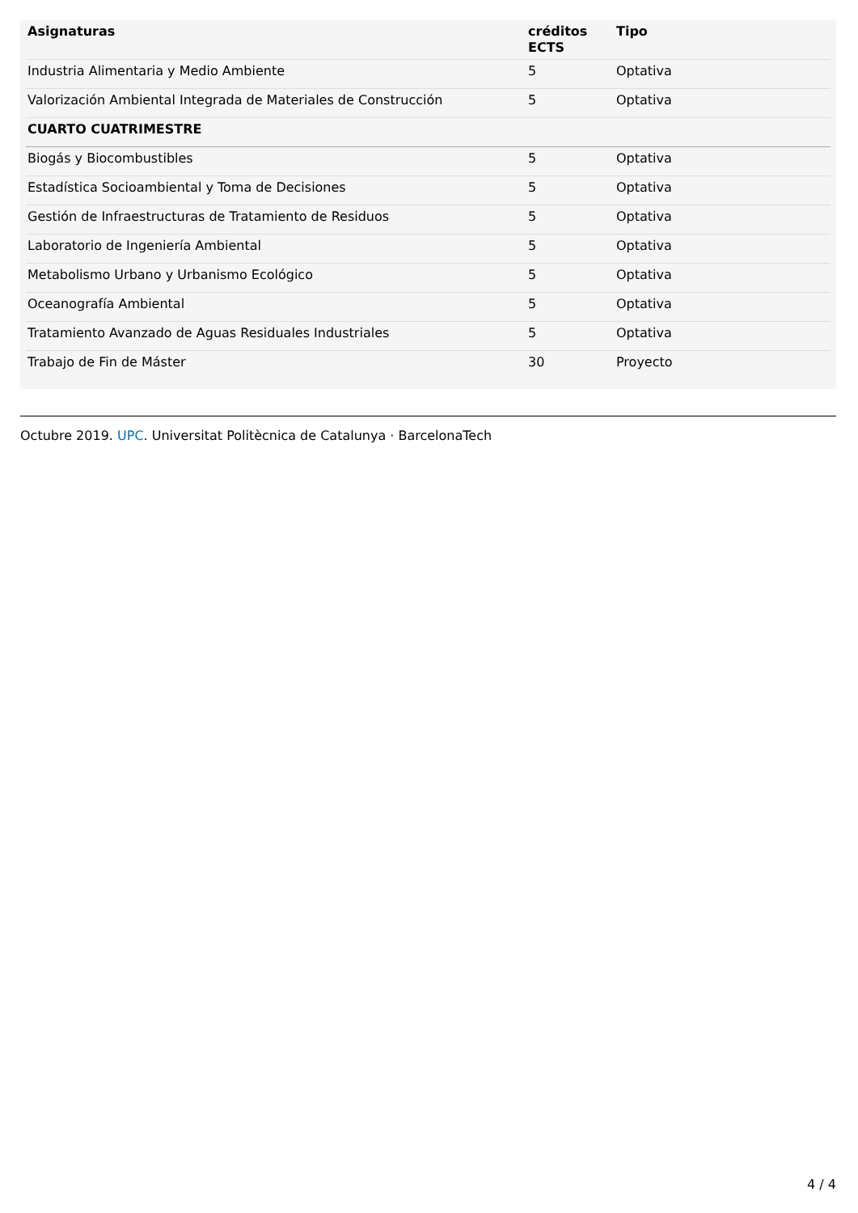| Asignaturas | créditos ECTS | Tipo |
| --- | --- | --- |
| Industria Alimentaria y Medio Ambiente | 5 | Optativa |
| Valorización Ambiental Integrada de Materiales de Construcción | 5 | Optativa |
| CUARTO CUATRIMESTRE | | |
| Biogás y Biocombustibles | 5 | Optativa |
| Estadística Socioambiental y Toma de Decisiones | 5 | Optativa |
| Gestión de Infraestructuras de Tratamiento de Residuos | 5 | Optativa |
| Laboratorio de Ingeniería Ambiental | 5 | Optativa |
| Metabolismo Urbano y Urbanismo Ecológico | 5 | Optativa |
| Oceanografía Ambiental | 5 | Optativa |
| Tratamiento Avanzado de Aguas Residuales Industriales | 5 | Optativa |
| Trabajo de Fin de Máster | 30 | Proyecto |
Octubre 2019. UPC. Universitat Politècnica de Catalunya · BarcelonaTech
4 / 4